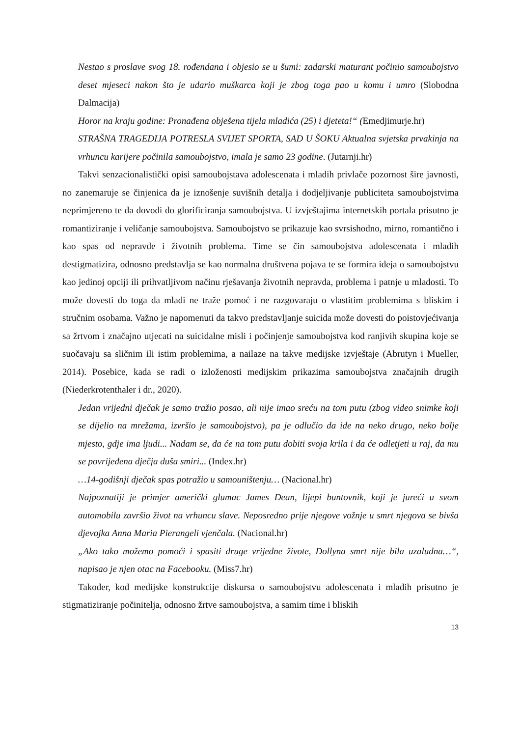Nestao s proslave svog 18. rođendana i objesio se u šumi: zadarski maturant počinio samoubojstvo deset mjeseci nakon što je udario muškarca koji je zbog toga pao u komu i umro (Slobodna Dalmacija)
Horor na kraju godine: Pronađena obješena tijela mladića (25) i djeteta!“ (Emedjimurje.hr)
STRAŠNA TRAGEDIJA POTRESLA SVIJET SPORTA, SAD U ŠOKU Aktualna svjetska prvakinja na vrhuncu karijere počinila samoubojstvo, imala je samo 23 godine. (Jutarnji.hr)
Takvi senzacionalistički opisi samoubojstava adolescenata i mladih privlače pozornost šire javnosti, no zanemaruje se činjenica da je iznošenje suvišnih detalja i dodjeljivanje publiciteta samoubojstvima neprimjereno te da dovodi do glorificiranja samoubojstva. U izvještajima internetskih portala prisutno je romantiziranje i veličanje samoubojstva. Samoubojstvo se prikazuje kao svrsishodno, mirno, romantično i kao spas od nepravde i životnih problema. Time se čin samoubojstva adolescenata i mladih destigmatizira, odnosno predstavlja se kao normalna društvena pojava te se formira ideja o samoubojstvu kao jedinoj opciji ili prihvatljivom načinu rješavanja životnih nepravda, problema i patnje u mladosti. To može dovesti do toga da mladi ne traže pomoć i ne razgovaraju o vlastitim problemima s bliskim i stručnim osobama. Važno je napomenuti da takvo predstavljanje suicida može dovesti do poistovjećivanja sa žrtvom i značajno utjecati na suicidalne misli i počinjenje samoubojstva kod ranjivih skupina koje se suočavaju sa sličnim ili istim problemima, a nailaze na takve medijske izvještaje (Abrutyn i Mueller, 2014). Posebice, kada se radi o izloženosti medijskim prikazima samoubojstva značajnih drugih (Niederkrotenthaler i dr., 2020).
Jedan vrijedni dječak je samo tražio posao, ali nije imao sreću na tom putu (zbog video snimke koji se dijelio na mrežama, izvršio je samoubojstvo), pa je odlučio da ide na neko drugo, neko bolje mjesto, gdje ima ljudi... Nadam se, da će na tom putu dobiti svoja krila i da će odletjeti u raj, da mu se povrijeđena dječja duša smiri... (Index.hr)
…14-godišnji dječak spas potražio u samouništenju… (Nacional.hr)
Najpoznatiji je primjer američki glumac James Dean, lijepi buntovnik, koji je jureći u svom automobilu završio život na vrhuncu slave. Neposredno prije njegove vožnje u smrt njegova se bivša djevojka Anna Maria Pierangeli vjenčala. (Nacional.hr)
„Ako tako možemo pomoći i spasiti druge vrijedne živote, Dollyna smrt nije bila uzaludna…“, napisao je njen otac na Facebooku. (Miss7.hr)
Također, kod medijske konstrukcije diskursa o samoubojstvu adolescenata i mladih prisutno je stigmatiziranje počinitelja, odnosno žrtve samoubojstva, a samim time i bliskih
13